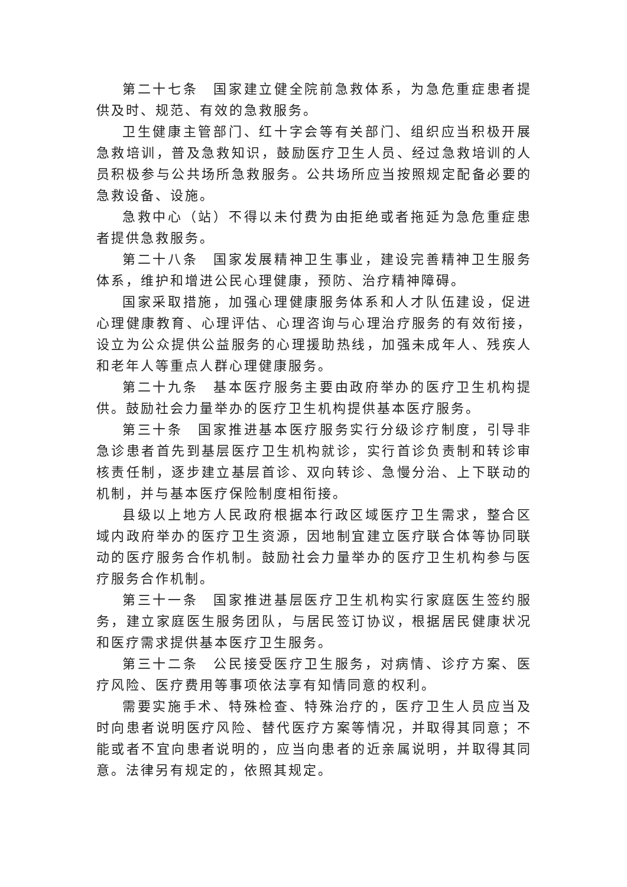第二十七条　国家建立健全院前急救体系，为急危重症患者提供及时、规范、有效的急救服务。
卫生健康主管部门、红十字会等有关部门、组织应当积极开展急救培训，普及急救知识，鼓励医疗卫生人员、经过急救培训的人员积极参与公共场所急救服务。公共场所应当按照规定配备必要的急救设备、设施。
急救中心（站）不得以未付费为由拒绝或者拖延为急危重症患者提供急救服务。
第二十八条　国家发展精神卫生事业，建设完善精神卫生服务体系，维护和增进公民心理健康，预防、治疗精神障碍。
国家采取措施，加强心理健康服务体系和人才队伍建设，促进心理健康教育、心理评估、心理咨询与心理治疗服务的有效衔接，设立为公众提供公益服务的心理援助热线，加强未成年人、残疾人和老年人等重点人群心理健康服务。
第二十九条　基本医疗服务主要由政府举办的医疗卫生机构提供。鼓励社会力量举办的医疗卫生机构提供基本医疗服务。
第三十条　国家推进基本医疗服务实行分级诊疗制度，引导非急诊患者首先到基层医疗卫生机构就诊，实行首诊负责制和转诊审核责任制，逐步建立基层首诊、双向转诊、急慢分治、上下联动的机制，并与基本医疗保险制度相衔接。
县级以上地方人民政府根据本行政区域医疗卫生需求，整合区域内政府举办的医疗卫生资源，因地制宜建立医疗联合体等协同联动的医疗服务合作机制。鼓励社会力量举办的医疗卫生机构参与医疗服务合作机制。
第三十一条　国家推进基层医疗卫生机构实行家庭医生签约服务，建立家庭医生服务团队，与居民签订协议，根据居民健康状况和医疗需求提供基本医疗卫生服务。
第三十二条　公民接受医疗卫生服务，对病情、诊疗方案、医疗风险、医疗费用等事项依法享有知情同意的权利。
需要实施手术、特殊检查、特殊治疗的，医疗卫生人员应当及时向患者说明医疗风险、替代医疗方案等情况，并取得其同意；不能或者不宜向患者说明的，应当向患者的近亲属说明，并取得其同意。法律另有规定的，依照其规定。